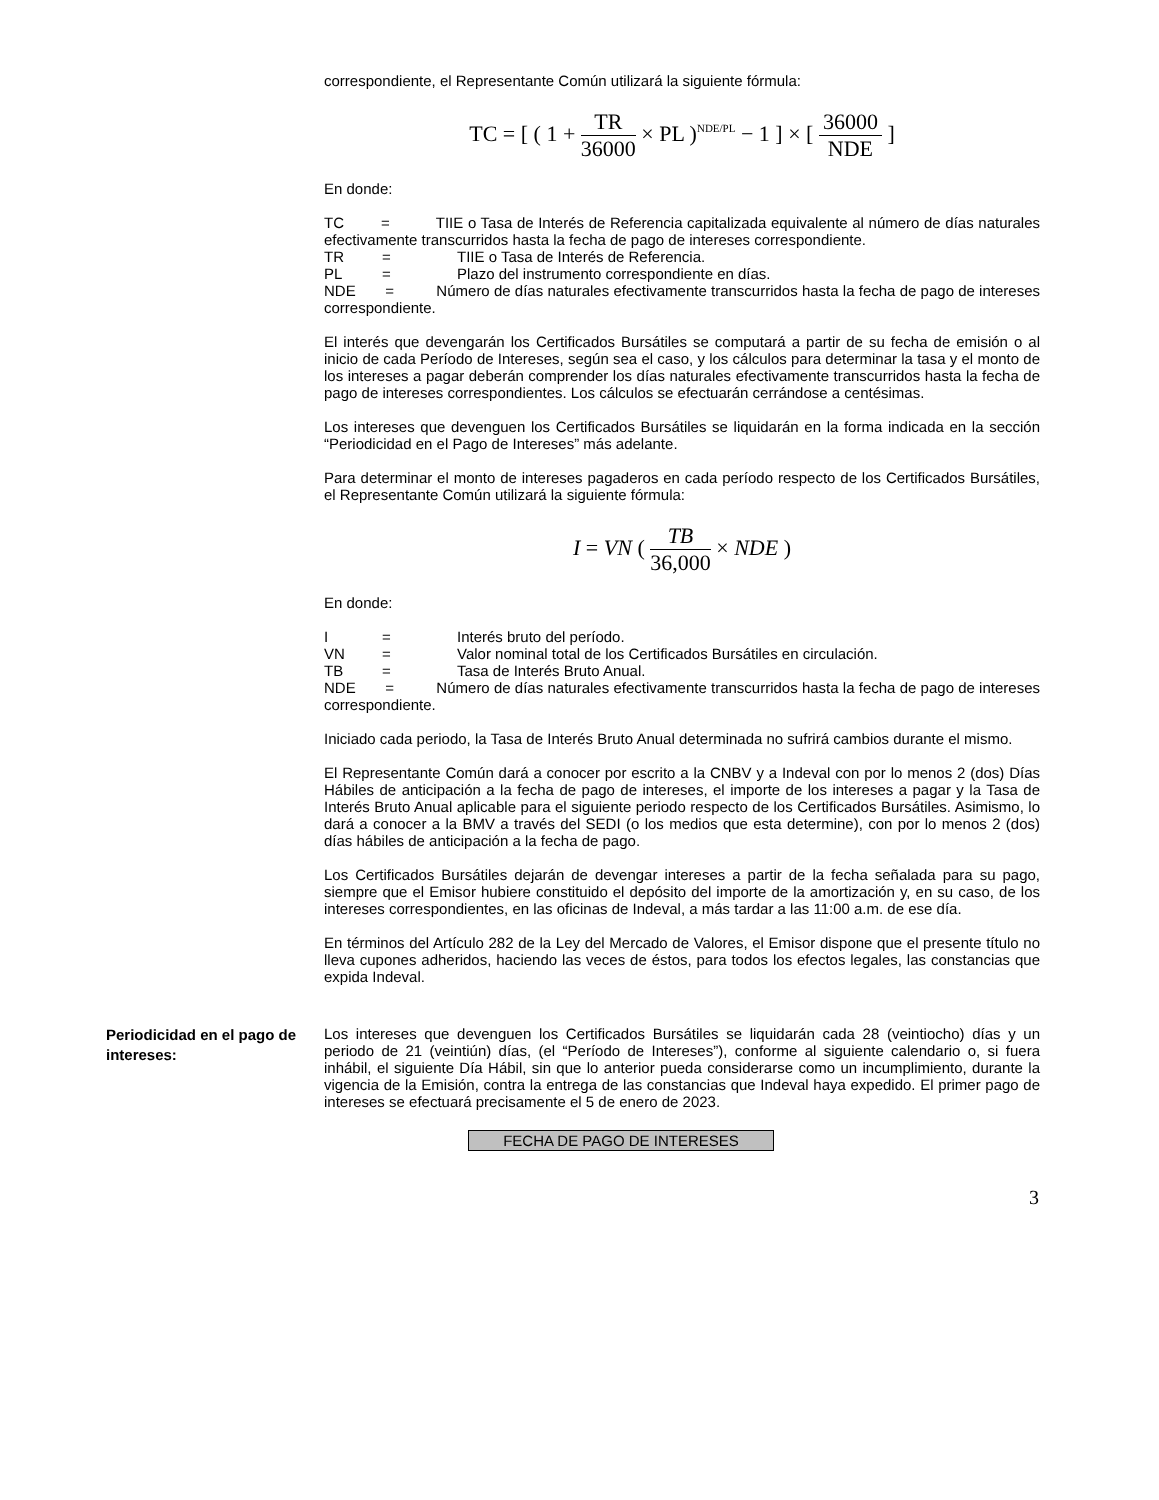correspondiente, el Representante Común utilizará la siguiente fórmula:
TC = [ ( 1 + TR 36000 × PL )<sup>NDE/PL</sup> − 1 ] × [ 36000 NDE ]
En donde:
TC = TIIE o Tasa de Interés de Referencia capitalizada equivalente al número de días naturales efectivamente transcurridos hasta la fecha de pago de intereses correspondiente.
TR = TIIE o Tasa de Interés de Referencia.
PL = Plazo del instrumento correspondiente en días.
NDE = Número de días naturales efectivamente transcurridos hasta la fecha de pago de intereses correspondiente.
El interés que devengarán los Certificados Bursátiles se computará a partir de su fecha de emisión o al inicio de cada Período de Intereses, según sea el caso, y los cálculos para determinar la tasa y el monto de los intereses a pagar deberán comprender los días naturales efectivamente transcurridos hasta la fecha de pago de intereses correspondientes. Los cálculos se efectuarán cerrándose a centésimas.
Los intereses que devenguen los Certificados Bursátiles se liquidarán en la forma indicada en la sección “Periodicidad en el Pago de Intereses” más adelante.
Para determinar el monto de intereses pagaderos en cada período respecto de los Certificados Bursátiles, el Representante Común utilizará la siguiente fórmula:
I = VN ( TB 36,000 × NDE )
En donde:
I = Interés bruto del período.
VN = Valor nominal total de los Certificados Bursátiles en circulación.
TB = Tasa de Interés Bruto Anual.
NDE = Número de días naturales efectivamente transcurridos hasta la fecha de pago de intereses correspondiente.
Iniciado cada periodo, la Tasa de Interés Bruto Anual determinada no sufrirá cambios durante el mismo.
El Representante Común dará a conocer por escrito a la CNBV y a Indeval con por lo menos 2 (dos) Días Hábiles de anticipación a la fecha de pago de intereses, el importe de los intereses a pagar y la Tasa de Interés Bruto Anual aplicable para el siguiente periodo respecto de los Certificados Bursátiles. Asimismo, lo dará a conocer a la BMV a través del SEDI (o los medios que esta determine), con por lo menos 2 (dos) días hábiles de anticipación a la fecha de pago.
Los Certificados Bursátiles dejarán de devengar intereses a partir de la fecha señalada para su pago, siempre que el Emisor hubiere constituido el depósito del importe de la amortización y, en su caso, de los intereses correspondientes, en las oficinas de Indeval, a más tardar a las 11:00 a.m. de ese día.
En términos del Artículo 282 de la Ley del Mercado de Valores, el Emisor dispone que el presente título no lleva cupones adheridos, haciendo las veces de éstos, para todos los efectos legales, las constancias que expida Indeval.
Periodicidad en el pago de intereses:
Los intereses que devenguen los Certificados Bursátiles se liquidarán cada 28 (veintiocho) días y un periodo de 21 (veintiún) días, (el “Período de Intereses”), conforme al siguiente calendario o, si fuera inhábil, el siguiente Día Hábil, sin que lo anterior pueda considerarse como un incumplimiento, durante la vigencia de la Emisión, contra la entrega de las constancias que Indeval haya expedido. El primer pago de intereses se efectuará precisamente el 5 de enero de 2023.
| FECHA DE PAGO DE INTERESES |
| --- |
3